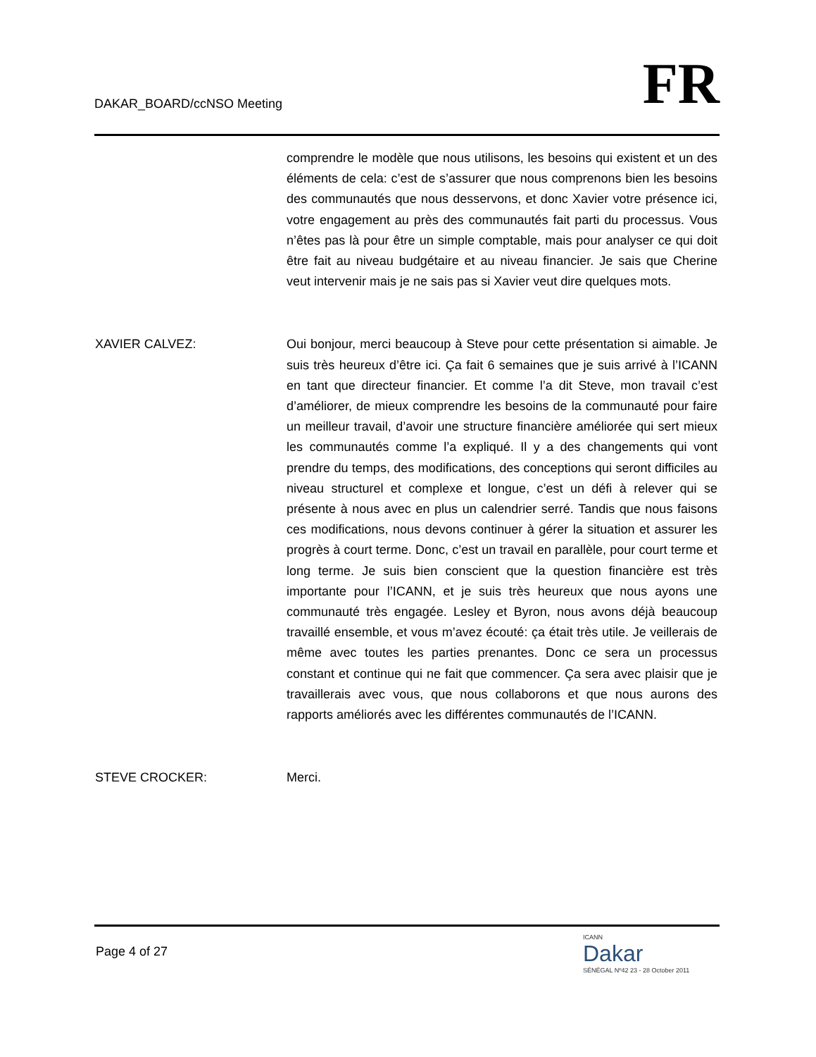DAKAR_BOARD/ccNSO Meeting
FR
comprendre le modèle que nous utilisons, les besoins qui existent et un des éléments de cela: c’est de s’assurer que nous comprenons bien les besoins des communautés que nous desservons, et donc Xavier votre présence ici, votre engagement au près des communautés fait parti du processus. Vous n’êtes pas là pour être un simple comptable, mais pour analyser ce qui doit être fait au niveau budgétaire et au niveau financier. Je sais que Cherine veut intervenir mais je ne sais pas si Xavier veut dire quelques mots.
XAVIER CALVEZ: Oui bonjour, merci beaucoup à Steve pour cette présentation si aimable. Je suis très heureux d’être ici. Ça fait 6 semaines que je suis arrivé à l’ICANN en tant que directeur financier. Et comme l’a dit Steve, mon travail c’est d’améliorer, de mieux comprendre les besoins de la communauté pour faire un meilleur travail, d’avoir une structure financière améliorée qui sert mieux les communautés comme l’a expliqué. Il y a des changements qui vont prendre du temps, des modifications, des conceptions qui seront difficiles au niveau structurel et complexe et longue, c’est un défi à relever qui se présente à nous avec en plus un calendrier serré. Tandis que nous faisons ces modifications, nous devons continuer à gérer la situation et assurer les progrès à court terme. Donc, c’est un travail en parallèle, pour court terme et long terme. Je suis bien conscient que la question financière est très importante pour l’ICANN, et je suis très heureux que nous ayons une communauté très engagée. Lesley et Byron, nous avons déjà beaucoup travaillé ensemble, et vous m’avez écouté: ça était très utile. Je veillerais de même avec toutes les parties prenantes. Donc ce sera un processus constant et continue qui ne fait que commencer. Ça sera avec plaisir que je travaillerais avec vous, que nous collaborons et que nous aurons des rapports améliorés avec les différentes communautés de l’ICANN.
STEVE CROCKER: Merci.
Page 4 of 27
ICANN
Dakar
SÉNÉGAL Nº42 23 - 28 October 2011